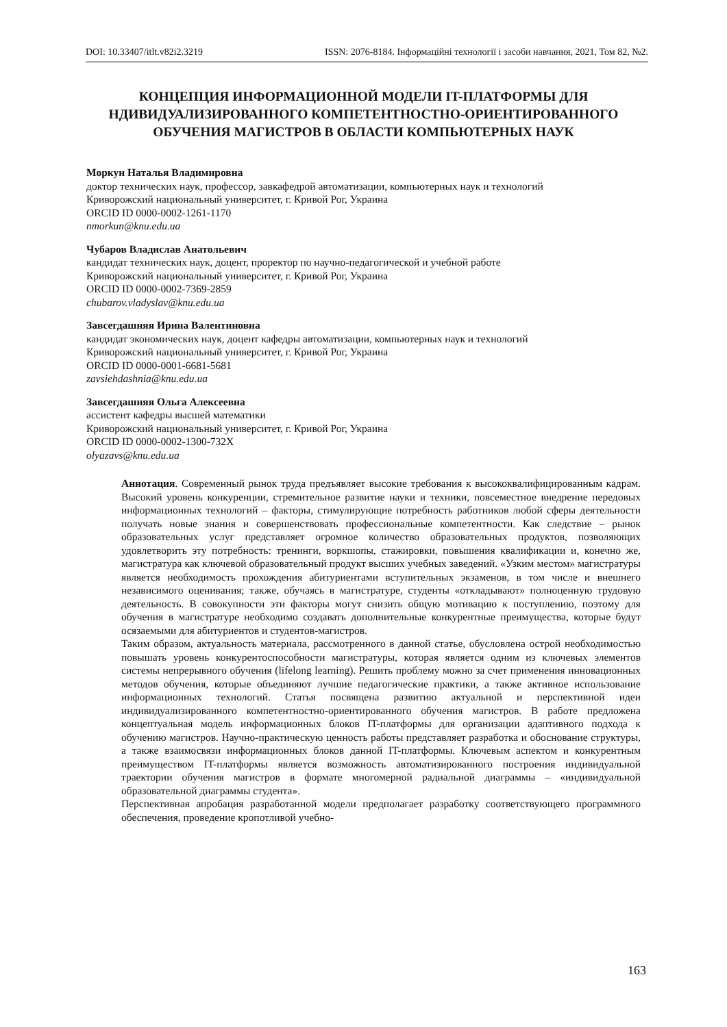DOI: 10.33407/itlt.v82i2.3219 ISSN: 2076-8184. Інформаційні технології і засоби навчання, 2021, Том 82, №2.
КОНЦЕПЦИЯ ИНФОРМАЦИОННОЙ МОДЕЛИ IT-ПЛАТФОРМЫ ДЛЯ НДИВИДУАЛИЗИРОВАННОГО КОМПЕТЕНТНОСТНО-ОРИЕНТИРОВАННОГО ОБУЧЕНИЯ МАГИСТРОВ В ОБЛАСТИ КОМПЬЮТЕРНЫХ НАУК
Моркун Наталья Владимировна
доктор технических наук, профессор, завкафедрой автоматизации, компьютерных наук и технологий
Криворожский национальный университет, г. Кривой Рог, Украина
ORCID ID 0000-0002-1261-1170
nmorkun@knu.edu.ua
Чубаров Владислав Анатольевич
кандидат технических наук, доцент, проректор по научно-педагогической и учебной работе
Криворожский национальный университет, г. Кривой Рог, Украина
ORCID ID 0000-0002-7369-2859
chubarov.vladyslav@knu.edu.ua
Завсегдашняя Ирина Валентиновна
кандидат экономических наук, доцент кафедры автоматизации, компьютерных наук и технологий
Криворожский национальный университет, г. Кривой Рог, Украина
ORCID ID 0000-0001-6681-5681
zavsiehdashnia@knu.edu.ua
Завсегдашняя Ольга Алексеевна
ассистент кафедры высшей математики
Криворожский национальный университет, г. Кривой Рог, Украина
ORCID ID 0000-0002-1300-732X
olyazavs@knu.edu.ua
Аннотация. Современный рынок труда предъявляет высокие требования к высококвалифицированным кадрам. Высокий уровень конкуренции, стремительное развитие науки и техники, повсеместное внедрение передовых информационных технологий – факторы, стимулирующие потребность работников любой сферы деятельности получать новые знания и совершенствовать профессиональные компетентности. Как следствие – рынок образовательных услуг представляет огромное количество образовательных продуктов, позволяющих удовлетворить эту потребность: тренинги, воркшопы, стажировки, повышения квалификации и, конечно же, магистратура как ключевой образовательный продукт высших учебных заведений. «Узким местом» магистратуры является необходимость прохождения абитуриентами вступительных экзаменов, в том числе и внешнего независимого оценивания; также, обучаясь в магистратуре, студенты «откладывают» полноценную трудовую деятельность. В совокупности эти факторы могут снизить общую мотивацию к поступлению, поэтому для обучения в магистратуре необходимо создавать дополнительные конкурентные преимущества, которые будут осязаемыми для абитуриентов и студентов-магистров.
Таким образом, актуальность материала, рассмотренного в данной статье, обусловлена острой необходимостью повышать уровень конкурентоспособности магистратуры, которая является одним из ключевых элементов системы непрерывного обучения (lifelong learning). Решить проблему можно за счет применения инновационных методов обучения, которые объединяют лучшие педагогические практики, а также активное использование информационных технологий. Статья посвящена развитию актуальной и перспективной идеи индивидуализированного компетентностно-ориентированного обучения магистров. В работе предложена концептуальная модель информационных блоков IT-платформы для организации адаптивного подхода к обучению магистров. Научно-практическую ценность работы представляет разработка и обоснование структуры, а также взаимосвязи информационных блоков данной IT-платформы. Ключевым аспектом и конкурентным преимуществом IT-платформы является возможность автоматизированного построения индивидуальной траектории обучения магистров в формате многомерной радиальной диаграммы – «индивидуальной образовательной диаграммы студента».
Перспективная апробация разработанной модели предполагает разработку соответствующего программного обеспечения, проведение кропотливой учебно-
163